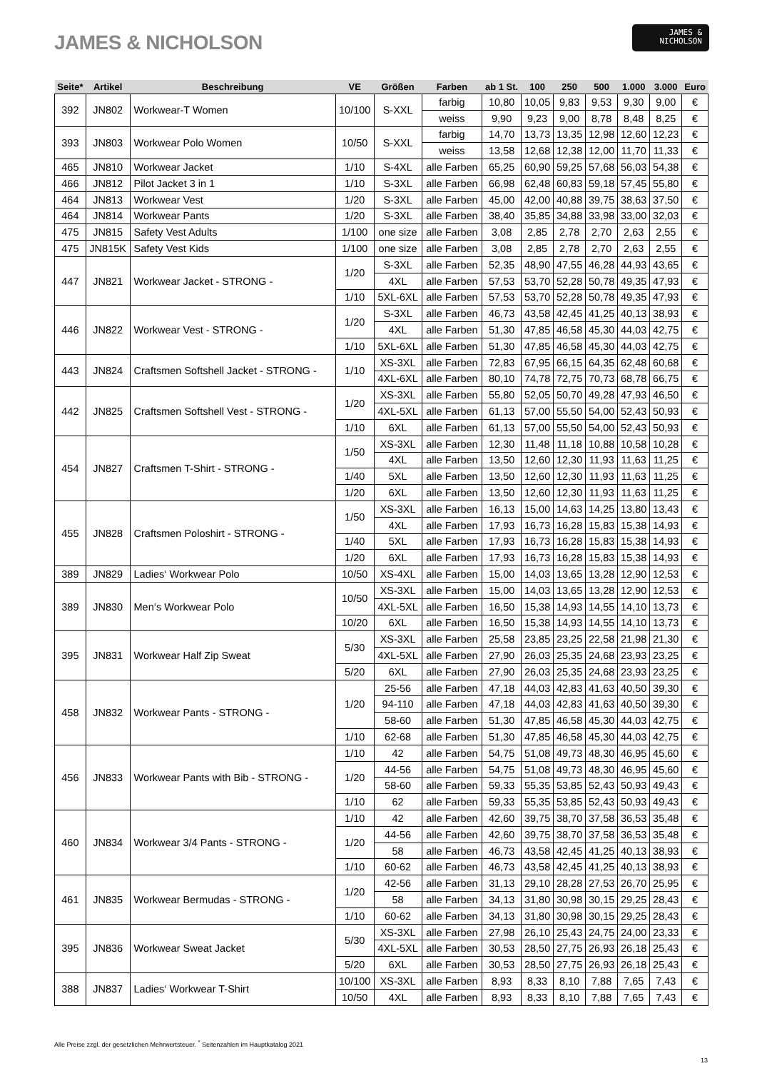JAMES & NICHOLSON
JAMES &
NICHOLSON
| Seite* | Artikel | Beschreibung | VE | Größen | Farben | ab 1 St. | 100 | 250 | 500 | 1.000 | 3.000 | Euro |
| --- | --- | --- | --- | --- | --- | --- | --- | --- | --- | --- | --- | --- |
| 392 | JN802 | Workwear-T Women | 10/100 | S-XXL | farbig | 10,80 | 10,05 | 9,83 | 9,53 | 9,30 | 9,00 | € |
| | | | | | weiss | 9,90 | 9,23 | 9,00 | 8,78 | 8,48 | 8,25 | € |
| 393 | JN803 | Workwear Polo Women | 10/50 | S-XXL | farbig | 14,70 | 13,73 | 13,35 | 12,98 | 12,60 | 12,23 | € |
| | | | | | weiss | 13,58 | 12,68 | 12,38 | 12,00 | 11,70 | 11,33 | € |
| 465 | JN810 | Workwear Jacket | 1/10 | S-4XL | alle Farben | 65,25 | 60,90 | 59,25 | 57,68 | 56,03 | 54,38 | € |
| 466 | JN812 | Pilot Jacket 3 in 1 | 1/10 | S-3XL | alle Farben | 66,98 | 62,48 | 60,83 | 59,18 | 57,45 | 55,80 | € |
| 464 | JN813 | Workwear Vest | 1/20 | S-3XL | alle Farben | 45,00 | 42,00 | 40,88 | 39,75 | 38,63 | 37,50 | € |
| 464 | JN814 | Workwear Pants | 1/20 | S-3XL | alle Farben | 38,40 | 35,85 | 34,88 | 33,98 | 33,00 | 32,03 | € |
| 475 | JN815 | Safety Vest Adults | 1/100 | one size | alle Farben | 3,08 | 2,85 | 2,78 | 2,70 | 2,63 | 2,55 | € |
| 475 | JN815K | Safety Vest Kids | 1/100 | one size | alle Farben | 3,08 | 2,85 | 2,78 | 2,70 | 2,63 | 2,55 | € |
| 447 | JN821 | Workwear Jacket - STRONG - | 1/20 | S-3XL | alle Farben | 52,35 | 48,90 | 47,55 | 46,28 | 44,93 | 43,65 | € |
| | | | | 4XL | alle Farben | 57,53 | 53,70 | 52,28 | 50,78 | 49,35 | 47,93 | € |
| | | | 1/10 | 5XL-6XL | alle Farben | 57,53 | 53,70 | 52,28 | 50,78 | 49,35 | 47,93 | € |
| 446 | JN822 | Workwear Vest - STRONG - | 1/20 | S-3XL | alle Farben | 46,73 | 43,58 | 42,45 | 41,25 | 40,13 | 38,93 | € |
| | | | | 4XL | alle Farben | 51,30 | 47,85 | 46,58 | 45,30 | 44,03 | 42,75 | € |
| | | | 1/10 | 5XL-6XL | alle Farben | 51,30 | 47,85 | 46,58 | 45,30 | 44,03 | 42,75 | € |
| 443 | JN824 | Craftsmen Softshell Jacket - STRONG - | 1/10 | XS-3XL | alle Farben | 72,83 | 67,95 | 66,15 | 64,35 | 62,48 | 60,68 | € |
| | | | | 4XL-6XL | alle Farben | 80,10 | 74,78 | 72,75 | 70,73 | 68,78 | 66,75 | € |
| 442 | JN825 | Craftsmen Softshell Vest - STRONG - | 1/20 | XS-3XL | alle Farben | 55,80 | 52,05 | 50,70 | 49,28 | 47,93 | 46,50 | € |
| | | | | 4XL-5XL | alle Farben | 61,13 | 57,00 | 55,50 | 54,00 | 52,43 | 50,93 | € |
| | | | 1/10 | 6XL | alle Farben | 61,13 | 57,00 | 55,50 | 54,00 | 52,43 | 50,93 | € |
| 454 | JN827 | Craftsmen T-Shirt - STRONG - | 1/50 | XS-3XL | alle Farben | 12,30 | 11,48 | 11,18 | 10,88 | 10,58 | 10,28 | € |
| | | | | 4XL | alle Farben | 13,50 | 12,60 | 12,30 | 11,93 | 11,63 | 11,25 | € |
| | | | 1/40 | 5XL | alle Farben | 13,50 | 12,60 | 12,30 | 11,93 | 11,63 | 11,25 | € |
| | | | 1/20 | 6XL | alle Farben | 13,50 | 12,60 | 12,30 | 11,93 | 11,63 | 11,25 | € |
| 455 | JN828 | Craftsmen Poloshirt - STRONG - | 1/50 | XS-3XL | alle Farben | 16,13 | 15,00 | 14,63 | 14,25 | 13,80 | 13,43 | € |
| | | | | 4XL | alle Farben | 17,93 | 16,73 | 16,28 | 15,83 | 15,38 | 14,93 | € |
| | | | 1/40 | 5XL | alle Farben | 17,93 | 16,73 | 16,28 | 15,83 | 15,38 | 14,93 | € |
| | | | 1/20 | 6XL | alle Farben | 17,93 | 16,73 | 16,28 | 15,83 | 15,38 | 14,93 | € |
| 389 | JN829 | Ladies‘ Workwear Polo | 10/50 | XS-4XL | alle Farben | 15,00 | 14,03 | 13,65 | 13,28 | 12,90 | 12,53 | € |
| 389 | JN830 | Men‘s Workwear Polo | 10/50 | XS-3XL | alle Farben | 15,00 | 14,03 | 13,65 | 13,28 | 12,90 | 12,53 | € |
| | | | | 4XL-5XL | alle Farben | 16,50 | 15,38 | 14,93 | 14,55 | 14,10 | 13,73 | € |
| | | | 10/20 | 6XL | alle Farben | 16,50 | 15,38 | 14,93 | 14,55 | 14,10 | 13,73 | € |
| 395 | JN831 | Workwear Half Zip Sweat | 5/30 | XS-3XL | alle Farben | 25,58 | 23,85 | 23,25 | 22,58 | 21,98 | 21,30 | € |
| | | | | 4XL-5XL | alle Farben | 27,90 | 26,03 | 25,35 | 24,68 | 23,93 | 23,25 | € |
| | | | 5/20 | 6XL | alle Farben | 27,90 | 26,03 | 25,35 | 24,68 | 23,93 | 23,25 | € |
| 458 | JN832 | Workwear Pants - STRONG - | 1/20 | 25-56 | alle Farben | 47,18 | 44,03 | 42,83 | 41,63 | 40,50 | 39,30 | € |
| | | | | 94-110 | alle Farben | 47,18 | 44,03 | 42,83 | 41,63 | 40,50 | 39,30 | € |
| | | | | 58-60 | alle Farben | 51,30 | 47,85 | 46,58 | 45,30 | 44,03 | 42,75 | € |
| | | | 1/10 | 62-68 | alle Farben | 51,30 | 47,85 | 46,58 | 45,30 | 44,03 | 42,75 | € |
| 456 | JN833 | Workwear Pants with Bib - STRONG - | 1/10 | 42 | alle Farben | 54,75 | 51,08 | 49,73 | 48,30 | 46,95 | 45,60 | € |
| | | | 1/20 | 44-56 | alle Farben | 54,75 | 51,08 | 49,73 | 48,30 | 46,95 | 45,60 | € |
| | | | | 58-60 | alle Farben | 59,33 | 55,35 | 53,85 | 52,43 | 50,93 | 49,43 | € |
| | | | 1/10 | 62 | alle Farben | 59,33 | 55,35 | 53,85 | 52,43 | 50,93 | 49,43 | € |
| 460 | JN834 | Workwear 3/4 Pants - STRONG - | 1/10 | 42 | alle Farben | 42,60 | 39,75 | 38,70 | 37,58 | 36,53 | 35,48 | € |
| | | | 1/20 | 44-56 | alle Farben | 42,60 | 39,75 | 38,70 | 37,58 | 36,53 | 35,48 | € |
| | | | | 58 | alle Farben | 46,73 | 43,58 | 42,45 | 41,25 | 40,13 | 38,93 | € |
| | | | 1/10 | 60-62 | alle Farben | 46,73 | 43,58 | 42,45 | 41,25 | 40,13 | 38,93 | € |
| 461 | JN835 | Workwear Bermudas - STRONG - | 1/20 | 42-56 | alle Farben | 31,13 | 29,10 | 28,28 | 27,53 | 26,70 | 25,95 | € |
| | | | | 58 | alle Farben | 34,13 | 31,80 | 30,98 | 30,15 | 29,25 | 28,43 | € |
| | | | 1/10 | 60-62 | alle Farben | 34,13 | 31,80 | 30,98 | 30,15 | 29,25 | 28,43 | € |
| 395 | JN836 | Workwear Sweat Jacket | 5/30 | XS-3XL | alle Farben | 27,98 | 26,10 | 25,43 | 24,75 | 24,00 | 23,33 | € |
| | | | | 4XL-5XL | alle Farben | 30,53 | 28,50 | 27,75 | 26,93 | 26,18 | 25,43 | € |
| | | | 5/20 | 6XL | alle Farben | 30,53 | 28,50 | 27,75 | 26,93 | 26,18 | 25,43 | € |
| 388 | JN837 | Ladies‘ Workwear T-Shirt | 10/100 | XS-3XL | alle Farben | 8,93 | 8,33 | 8,10 | 7,88 | 7,65 | 7,43 | € |
| | | | 10/50 | 4XL | alle Farben | 8,93 | 8,33 | 8,10 | 7,88 | 7,65 | 7,43 | € |
Alle Preise zzgl. der gesetzlichen Mehrwertsteuer. <sup>*</sup> Seitenzahlen im Hauptkatalog 2021
13